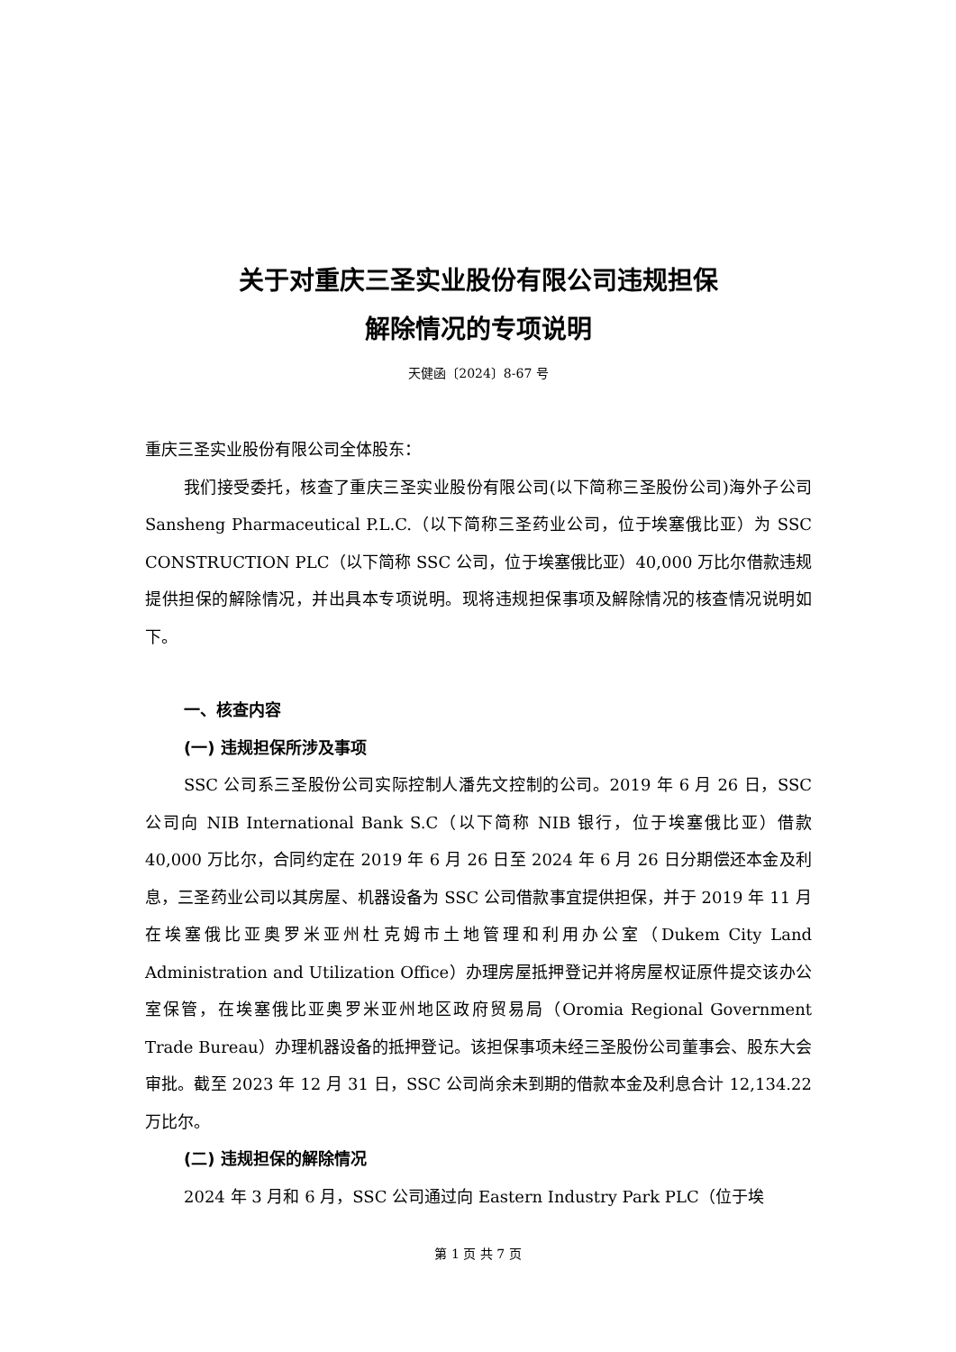关于对重庆三圣实业股份有限公司违规担保
解除情况的专项说明
天健函〔2024〕8-67 号
重庆三圣实业股份有限公司全体股东：
我们接受委托，核查了重庆三圣实业股份有限公司(以下简称三圣股份公司)海外子公司 Sansheng Pharmaceutical P.L.C.（以下简称三圣药业公司，位于埃塞俄比亚）为 SSC CONSTRUCTION PLC（以下简称 SSC 公司，位于埃塞俄比亚）40,000 万比尔借款违规提供担保的解除情况，并出具本专项说明。现将违规担保事项及解除情况的核查情况说明如下。
一、核查内容
(一) 违规担保所涉及事项
SSC 公司系三圣股份公司实际控制人潘先文控制的公司。2019 年 6 月 26 日，SSC 公司向 NIB International Bank S.C（以下简称 NIB 银行，位于埃塞俄比亚）借款 40,000 万比尔，合同约定在 2019 年 6 月 26 日至 2024 年 6 月 26 日分期偿还本金及利息，三圣药业公司以其房屋、机器设备为 SSC 公司借款事宜提供担保，并于 2019 年 11 月在埃塞俄比亚奥罗米亚州杜克姆市土地管理和利用办公室（Dukem City Land Administration and Utilization Office）办理房屋抵押登记并将房屋权证原件提交该办公室保管，在埃塞俄比亚奥罗米亚州地区政府贸易局（Oromia Regional Government Trade Bureau）办理机器设备的抵押登记。该担保事项未经三圣股份公司董事会、股东大会审批。截至 2023 年 12 月 31 日，SSC 公司尚余未到期的借款本金及利息合计 12,134.22 万比尔。
(二) 违规担保的解除情况
2024 年 3 月和 6 月，SSC 公司通过向 Eastern Industry Park PLC（位于埃
第 1 页 共 7 页